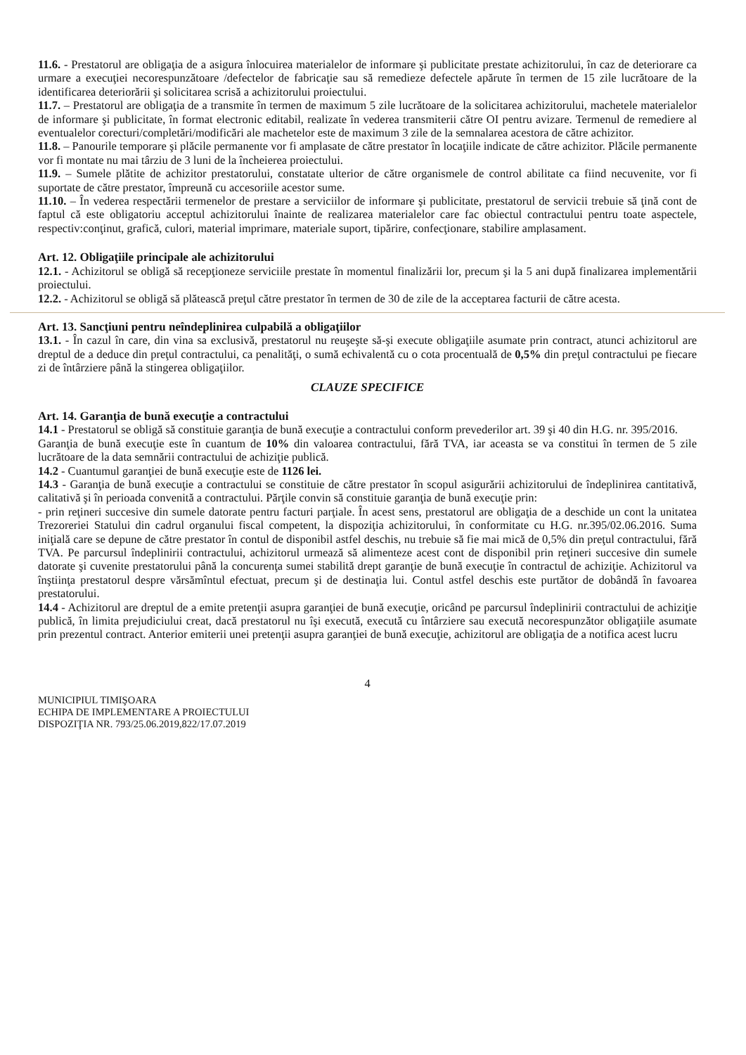11.6. - Prestatorul are obligaţia de a asigura înlocuirea materialelor de informare şi publicitate prestate achizitorului, în caz de deteriorare ca urmare a execuţiei necorespunzătoare /defectelor de fabricaţie sau să remedieze defectele apărute în termen de 15 zile lucrătoare de la identificarea deteriorării şi solicitarea scrisă a achizitorului proiectului.
11.7. – Prestatorul are obligaţia de a transmite în termen de maximum 5 zile lucrătoare de la solicitarea achizitorului, machetele materialelor de informare şi publicitate, în format electronic editabil, realizate în vederea transmiterii către OI pentru avizare. Termenul de remediere al eventualelor corecturi/completări/modificări ale machetelor este de maximum 3 zile de la semnalarea acestora de către achizitor.
11.8. – Panourile temporare şi plăcile permanente vor fi amplasate de către prestator în locaţiile indicate de către achizitor. Plăcile permanente vor fi montate nu mai târziu de 3 luni de la încheierea proiectului.
11.9. – Sumele plătite de achizitor prestatorului, constatate ulterior de către organismele de control abilitate ca fiind necuvenite, vor fi suportate de către prestator, împreună cu accesoriile acestor sume.
11.10. – În vederea respectării termenelor de prestare a serviciilor de informare şi publicitate, prestatorul de servicii trebuie să ţină cont de faptul că este obligatoriu acceptul achizitorului înainte de realizarea materialelor care fac obiectul contractului pentru toate aspectele, respectiv:conţinut, grafică, culori, material imprimare, materiale suport, tipărire, confecţionare, stabilire amplasament.
Art. 12. Obligaţiile principale ale achizitorului
12.1. - Achizitorul se obligă să recepţioneze serviciile prestate în momentul finalizării lor, precum şi la 5 ani după finalizarea implementării proiectului.
12.2. - Achizitorul se obligă să plătească preţul către prestator în termen de 30 de zile de la acceptarea facturii de către acesta.
Art. 13. Sancţiuni pentru neîndeplinirea culpabilă a obligaţiilor
13.1. - În cazul în care, din vina sa exclusivă, prestatorul nu reuşeşte să-şi execute obligaţiile asumate prin contract, atunci achizitorul are dreptul de a deduce din preţul contractului, ca penalităţi, o sumă echivalentă cu o cota procentuală de 0,5% din preţul contractului pe fiecare zi de întârziere până la stingerea obligaţiilor.
CLAUZE SPECIFICE
Art. 14. Garanţia de bună execuţie a contractului
14.1 - Prestatorul se obligă să constituie garanţia de bună execuţie a contractului conform prevederilor art. 39 şi 40 din H.G. nr. 395/2016.
Garanţia de bună execuţie este în cuantum de 10% din valoarea contractului, fără TVA, iar aceasta se va constitui în termen de 5 zile lucrătoare de la data semnării contractului de achiziţie publică.
14.2 - Cuantumul garanţiei de bună execuţie este de 1126 lei.
14.3 - Garanţia de bună execuţie a contractului se constituie de către prestator în scopul asigurării achizitorului de îndeplinirea cantitativă, calitativă şi în perioada convenită a contractului. Părţile convin să constituie garanţia de bună execuţie prin:
- prin reţineri succesive din sumele datorate pentru facturi parţiale. În acest sens, prestatorul are obligaţia de a deschide un cont la unitatea Trezoreriei Statului din cadrul organului fiscal competent, la dispoziţia achizitorului, în conformitate cu H.G. nr.395/02.06.2016. Suma iniţială care se depune de către prestator în contul de disponibil astfel deschis, nu trebuie să fie mai mică de 0,5% din preţul contractului, fără TVA. Pe parcursul îndeplinirii contractului, achizitorul urmează să alimenteze acest cont de disponibil prin reţineri succesive din sumele datorate şi cuvenite prestatorului până la concurenţa sumei stabilită drept garanţie de bună execuţie în contractul de achiziţie. Achizitorul va înştiinţa prestatorul despre vărsămîntul efectuat, precum şi de destinaţia lui. Contul astfel deschis este purtător de dobândă în favoarea prestatorului.
14.4 - Achizitorul are dreptul de a emite pretenţii asupra garanţiei de bună execuţie, oricând pe parcursul îndeplinirii contractului de achiziţie publică, în limita prejudiciului creat, dacă prestatorul nu îşi execută, execută cu întârziere sau execută necorespunzător obligaţiile asumate prin prezentul contract. Anterior emiterii unei pretenţii asupra garanţiei de bună execuţie, achizitorul are obligaţia de a notifica acest lucru
4
MUNICIPIUL TIMIŞOARA
ECHIPA DE IMPLEMENTARE A PROIECTULUI
DISPOZIŢIA NR. 793/25.06.2019,822/17.07.2019